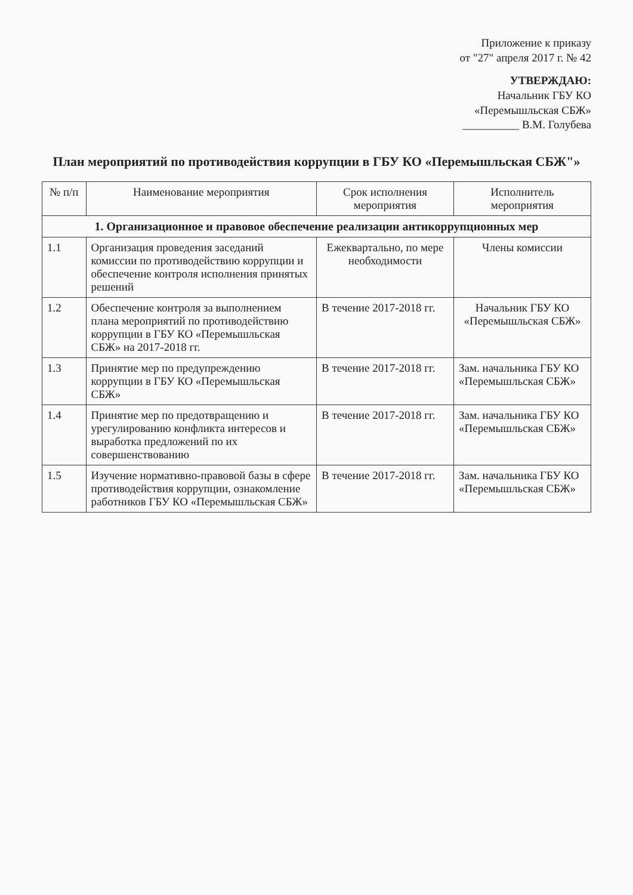Приложение к приказу
от "27" апреля 2017 г. № 42
УТВЕРЖДАЮ:
Начальник ГБУ КО
«Перемышльская СБЖ»
__________ В.М. Голубева
План мероприятий по противодействия коррупции в ГБУ КО «Перемышльская СБЖ"»
| № п/п | Наименование мероприятия | Срок исполнения мероприятия | Исполнитель мероприятия |
| --- | --- | --- | --- |
| 1. Организационное и правовое обеспечение реализации антикоррупционных мер | | | |
| 1.1 | Организация проведения заседаний комиссии по противодействию коррупции и обеспечение контроля исполнения принятых решений | Ежеквартально, по мере необходимости | Члены комиссии |
| 1.2 | Обеспечение контроля за выполнением плана мероприятий по противодействию коррупции в ГБУ КО «Перемышльская СБЖ» на 2017-2018 гг. | В течение 2017-2018 гг. | Начальник ГБУ КО «Перемышльская СБЖ» |
| 1.3 | Принятие мер по предупреждению коррупции в ГБУ КО «Перемышльская СБЖ» | В течение 2017-2018 гг. | Зам. начальника ГБУ КО «Перемышльская СБЖ» |
| 1.4 | Принятие мер по предотвращению и урегулированию конфликта интересов и выработка предложений по их совершенствованию | В течение 2017-2018 гг. | Зам. начальника ГБУ КО «Перемышльская СБЖ» |
| 1.5 | Изучение нормативно-правовой базы в сфере противодействия коррупции, ознакомление работников ГБУ КО «Перемышльская СБЖ» | В течение 2017-2018 гг. | Зам. начальника ГБУ КО «Перемышльская СБЖ» |